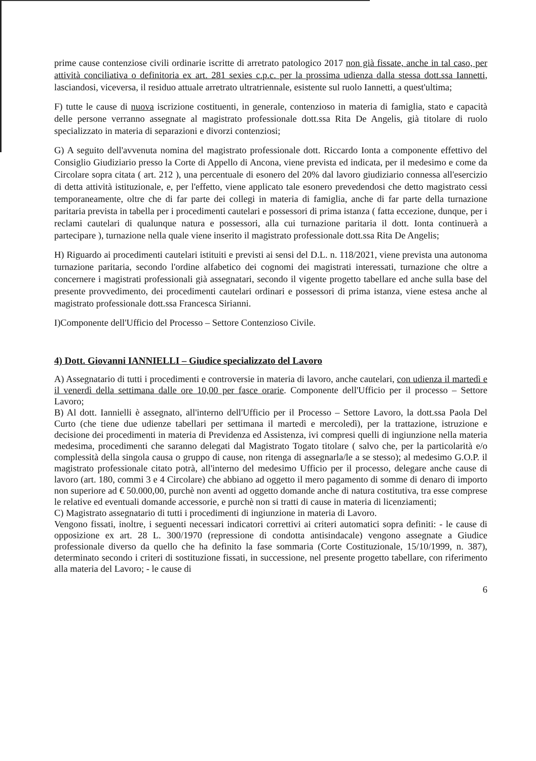prime cause contenziose civili ordinarie iscritte di arretrato patologico 2017 non già fissate, anche in tal caso, per attività conciliativa o definitoria ex art. 281 sexies c.p.c. per la prossima udienza dalla stessa dott.ssa Iannetti, lasciandosi, viceversa, il residuo attuale arretrato ultratriennale, esistente sul ruolo Iannetti, a quest'ultima;
F) tutte le cause di nuova iscrizione costituenti, in generale, contenzioso in materia di famiglia, stato e capacità delle persone verranno assegnate al magistrato professionale dott.ssa Rita De Angelis, già titolare di ruolo specializzato in materia di separazioni e divorzi contenziosi;
G) A seguito dell'avvenuta nomina del magistrato professionale dott. Riccardo Ionta a componente effettivo del Consiglio Giudiziario presso la Corte di Appello di Ancona, viene prevista ed indicata, per il medesimo e come da Circolare sopra citata ( art. 212 ), una percentuale di esonero del 20% dal lavoro giudiziario connessa all'esercizio di detta attività istituzionale, e, per l'effetto, viene applicato tale esonero prevedendosi che detto magistrato cessi temporaneamente, oltre che di far parte dei collegi in materia di famiglia, anche di far parte della turnazione paritaria prevista in tabella per i procedimenti cautelari e possessori di prima istanza ( fatta eccezione, dunque, per i reclami cautelari di qualunque natura e possessori, alla cui turnazione paritaria il dott. Ionta continuerà a partecipare ), turnazione nella quale viene inserito il magistrato professionale dott.ssa Rita De Angelis;
H) Riguardo ai procedimenti cautelari istituiti e previsti ai sensi del D.L. n. 118/2021, viene prevista una autonoma turnazione paritaria, secondo l'ordine alfabetico dei cognomi dei magistrati interessati, turnazione che oltre a concernere i magistrati professionali già assegnatari, secondo il vigente progetto tabellare ed anche sulla base del presente provvedimento, dei procedimenti cautelari ordinari e possessori di prima istanza, viene estesa anche al magistrato professionale dott.ssa Francesca Sirianni.
I)Componente dell'Ufficio del Processo – Settore Contenzioso Civile.
4) Dott. Giovanni IANNIELLI – Giudice specializzato del Lavoro
A) Assegnatario di tutti i procedimenti e controversie in materia di lavoro, anche cautelari, con udienza il martedì e il venerdì della settimana dalle ore 10,00 per fasce orarie. Componente dell'Ufficio per il processo – Settore Lavoro;
B) Al dott. Iannielli è assegnato, all'interno dell'Ufficio per il Processo – Settore Lavoro, la dott.ssa Paola Del Curto (che tiene due udienze tabellari per settimana il martedì e mercoledì), per la trattazione, istruzione e decisione dei procedimenti in materia di Previdenza ed Assistenza, ivi compresi quelli di ingiunzione nella materia medesima, procedimenti che saranno delegati dal Magistrato Togato titolare ( salvo che, per la particolarità e/o complessità della singola causa o gruppo di cause, non ritenga di assegnarla/le a se stesso); al medesimo G.O.P. il magistrato professionale citato potrà, all'interno del medesimo Ufficio per il processo, delegare anche cause di lavoro (art. 180, commi 3 e 4 Circolare) che abbiano ad oggetto il mero pagamento di somme di denaro di importo non superiore ad € 50.000,00, purchè non aventi ad oggetto domande anche di natura costitutiva, tra esse comprese le relative ed eventuali domande accessorie, e purchè non si tratti di cause in materia di licenziamenti;
C) Magistrato assegnatario di tutti i procedimenti di ingiunzione in materia di Lavoro.
Vengono fissati, inoltre, i seguenti necessari indicatori correttivi ai criteri automatici sopra definiti: - le cause di opposizione ex art. 28 L. 300/1970 (repressione di condotta antisindacale) vengono assegnate a Giudice professionale diverso da quello che ha definito la fase sommaria (Corte Costituzionale, 15/10/1999, n. 387), determinato secondo i criteri di sostituzione fissati, in successione, nel presente progetto tabellare, con riferimento alla materia del Lavoro; - le cause di
6